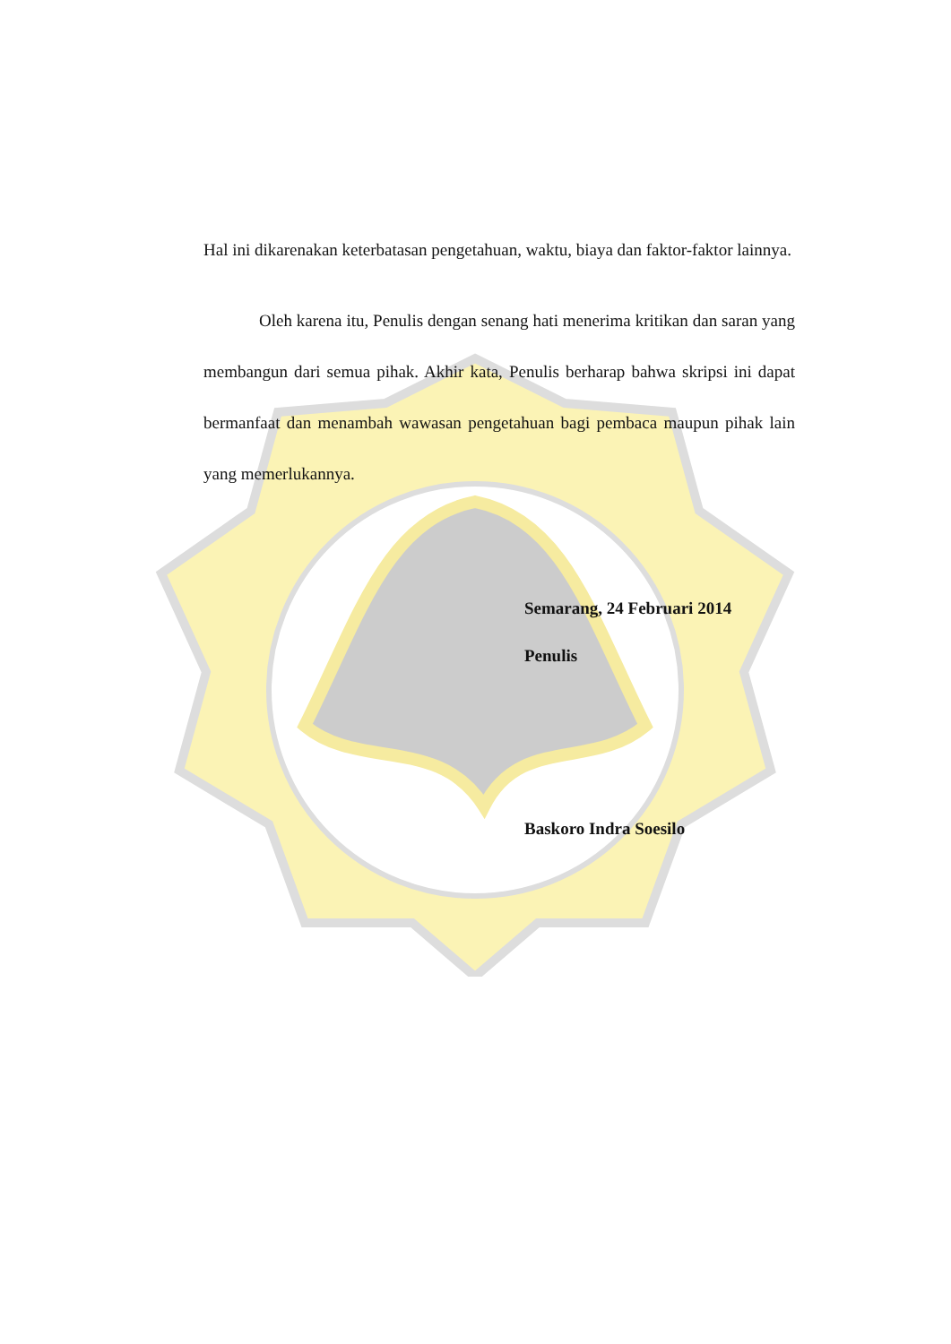Hal ini dikarenakan keterbatasan pengetahuan, waktu, biaya dan faktor-faktor lainnya.
Oleh karena itu, Penulis dengan senang hati menerima kritikan dan saran yang membangun dari semua pihak. Akhir kata, Penulis berharap bahwa skripsi ini dapat bermanfaat dan menambah wawasan pengetahuan bagi pembaca maupun pihak lain yang memerlukannya.
Semarang, 24 Februari 2014
Penulis
Baskoro Indra Soesilo